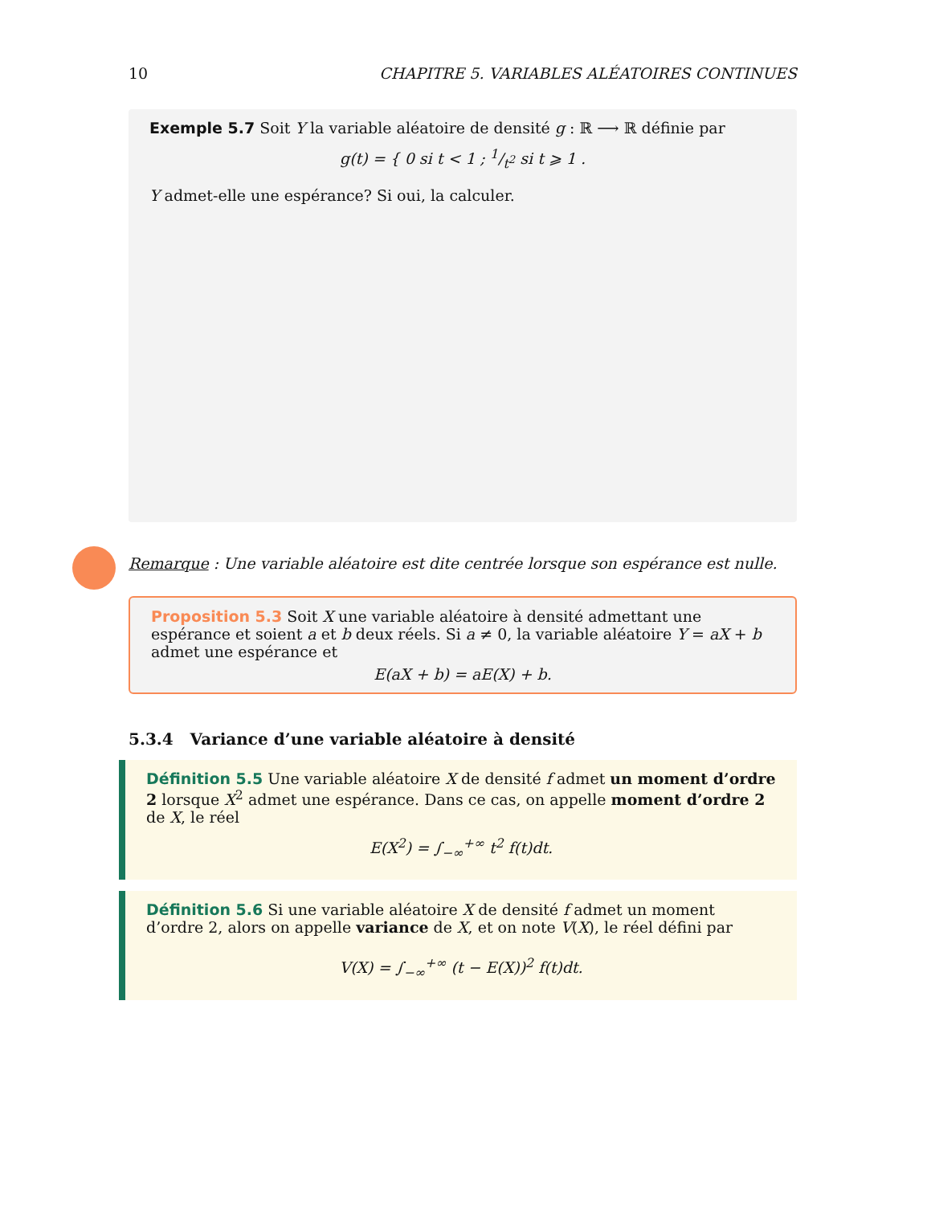10 CHAPITRE 5. VARIABLES ALÉATOIRES CONTINUES
Exemple 5.7 Soit Y la variable aléatoire de densité g : ℝ ⟶ ℝ définie par
g(t) = { 0 si t < 1 ; 1/t<sup>2</sup> si t ⩾ 1 .
Y admet-elle une espérance? Si oui, la calculer.
Remarque : Une variable aléatoire est dite centrée lorsque son espérance est nulle.
Proposition 5.3 Soit X une variable aléatoire à densité admettant une espérance et soient a et b deux réels. Si a ≠ 0, la variable aléatoire Y = aX + b admet une espérance et
E(aX + b) = aE(X) + b.
5.3.4 Variance d’une variable aléatoire à densité
Définition 5.5 Une variable aléatoire X de densité f admet un moment d’ordre 2 lorsque X<sup>2</sup> admet une espérance. Dans ce cas, on appelle moment d’ordre 2 de X, le réel
E(X<sup>2</sup>) = ∫<sub>−∞</sub><sup>+∞</sup> t<sup>2</sup> f(t)dt.
Définition 5.6 Si une variable aléatoire X de densité f admet un moment d’ordre 2, alors on appelle variance de X, et on note V(X), le réel défini par
V(X) = ∫<sub>−∞</sub><sup>+∞</sup> (t − E(X))<sup>2</sup> f(t)dt.